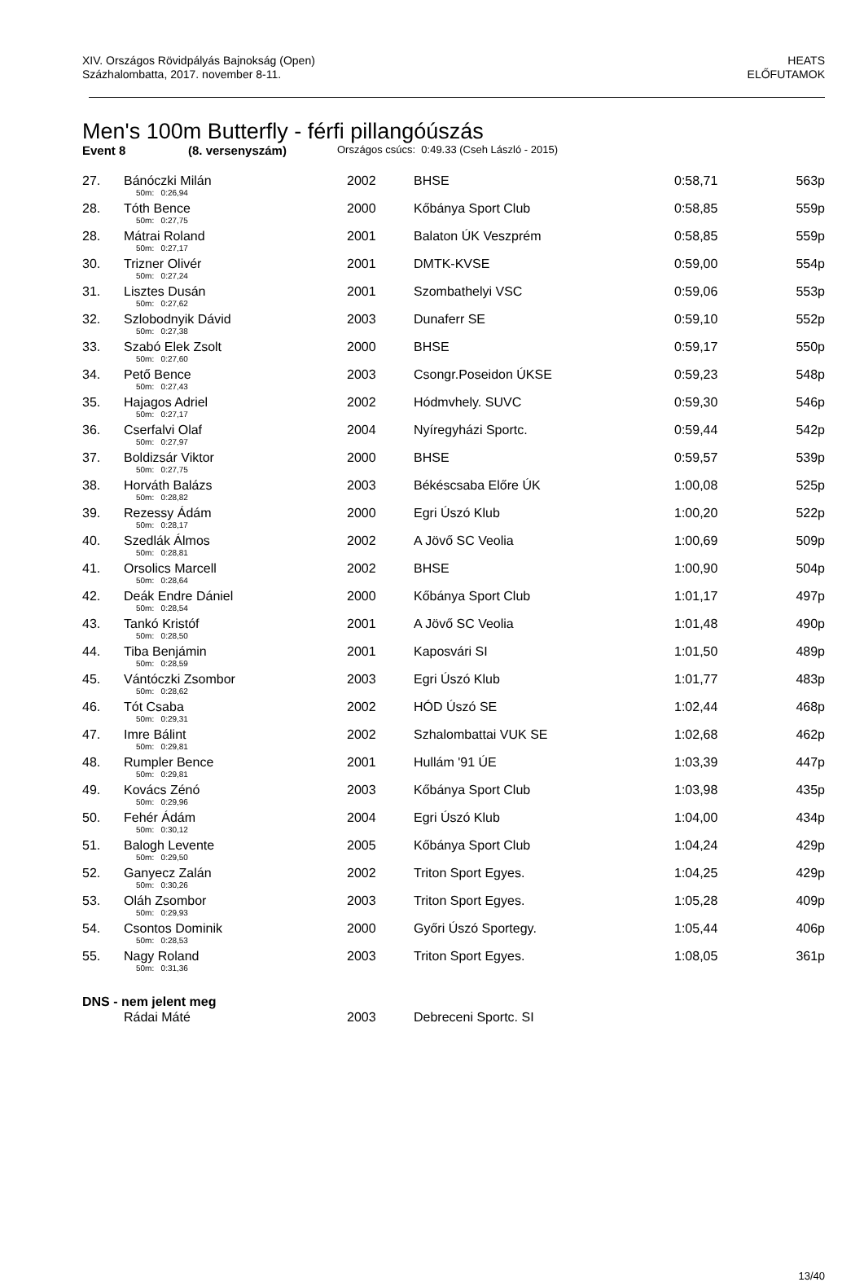XIV. Országos Rövidpályás Bajnokság (Open)
Százhalombatta, 2017. november 8-11.
HEATS
ELŐFUTAMOK
Men's 100m Butterfly - férfi pillangóúszás
Event 8 (8. versenyszám) Országos csúcs: 0:49.33 (Cseh László - 2015)
| 27. | Bánóczki Milán | 2002 | BHSE | 0:58,71 | 563p |
| | 50m: 0:26,94 | | | | |
| 28. | Tóth Bence | 2000 | Kőbánya Sport Club | 0:58,85 | 559p |
| | 50m: 0:27,75 | | | | |
| 28. | Mátrai Roland | 2001 | Balaton ÚK Veszprém | 0:58,85 | 559p |
| | 50m: 0:27,17 | | | | |
| 30. | Trizner Olivér | 2001 | DMTK-KVSE | 0:59,00 | 554p |
| | 50m: 0:27,24 | | | | |
| 31. | Lisztes Dusán | 2001 | Szombathelyi VSC | 0:59,06 | 553p |
| | 50m: 0:27,62 | | | | |
| 32. | Szlobodnyik Dávid | 2003 | Dunaferr SE | 0:59,10 | 552p |
| | 50m: 0:27,38 | | | | |
| 33. | Szabó Elek Zsolt | 2000 | BHSE | 0:59,17 | 550p |
| | 50m: 0:27,60 | | | | |
| 34. | Pető Bence | 2003 | Csongr.Poseidon ÚKSE | 0:59,23 | 548p |
| | 50m: 0:27,43 | | | | |
| 35. | Hajagos Adriel | 2002 | Hódmvhely. SUVC | 0:59,30 | 546p |
| | 50m: 0:27,17 | | | | |
| 36. | Cserfalvi Olaf | 2004 | Nyíregyházi Sportc. | 0:59,44 | 542p |
| | 50m: 0:27,97 | | | | |
| 37. | Boldizsár Viktor | 2000 | BHSE | 0:59,57 | 539p |
| | 50m: 0:27,75 | | | | |
| 38. | Horváth Balázs | 2003 | Békéscsaba Előre ÚK | 1:00,08 | 525p |
| | 50m: 0:28,82 | | | | |
| 39. | Rezessy Ádám | 2000 | Egri Úszó Klub | 1:00,20 | 522p |
| | 50m: 0:28,17 | | | | |
| 40. | Szedlák Álmos | 2002 | A Jövő SC Veolia | 1:00,69 | 509p |
| | 50m: 0:28,81 | | | | |
| 41. | Orsolics Marcell | 2002 | BHSE | 1:00,90 | 504p |
| | 50m: 0:28,64 | | | | |
| 42. | Deák Endre Dániel | 2000 | Kőbánya Sport Club | 1:01,17 | 497p |
| | 50m: 0:28,54 | | | | |
| 43. | Tankó Kristóf | 2001 | A Jövő SC Veolia | 1:01,48 | 490p |
| | 50m: 0:28,50 | | | | |
| 44. | Tiba Benjámin | 2001 | Kaposvári SI | 1:01,50 | 489p |
| | 50m: 0:28,59 | | | | |
| 45. | Vántóczki Zsombor | 2003 | Egri Úszó Klub | 1:01,77 | 483p |
| | 50m: 0:28,62 | | | | |
| 46. | Tót Csaba | 2002 | HÓD Úszó SE | 1:02,44 | 468p |
| | 50m: 0:29,31 | | | | |
| 47. | Imre Bálint | 2002 | Szhalombattai VUK SE | 1:02,68 | 462p |
| | 50m: 0:29,81 | | | | |
| 48. | Rumpler Bence | 2001 | Hullám '91 ÚE | 1:03,39 | 447p |
| | 50m: 0:29,81 | | | | |
| 49. | Kovács Zénó | 2003 | Kőbánya Sport Club | 1:03,98 | 435p |
| | 50m: 0:29,96 | | | | |
| 50. | Fehér Ádám | 2004 | Egri Úszó Klub | 1:04,00 | 434p |
| | 50m: 0:30,12 | | | | |
| 51. | Balogh Levente | 2005 | Kőbánya Sport Club | 1:04,24 | 429p |
| | 50m: 0:29,50 | | | | |
| 52. | Ganyecz Zalán | 2002 | Triton Sport Egyes. | 1:04,25 | 429p |
| | 50m: 0:30,26 | | | | |
| 53. | Oláh Zsombor | 2003 | Triton Sport Egyes. | 1:05,28 | 409p |
| | 50m: 0:29,93 | | | | |
| 54. | Csontos Dominik | 2000 | Győri Úszó Sportegy. | 1:05,44 | 406p |
| | 50m: 0:28,53 | | | | |
| 55. | Nagy Roland | 2003 | Triton Sport Egyes. | 1:08,05 | 361p |
| | 50m: 0:31,36 | | | | |
| DNS - nem jelent meg | | | | | |
| | Rádai Máté | 2003 | Debreceni Sportc. SI | | |
13/40